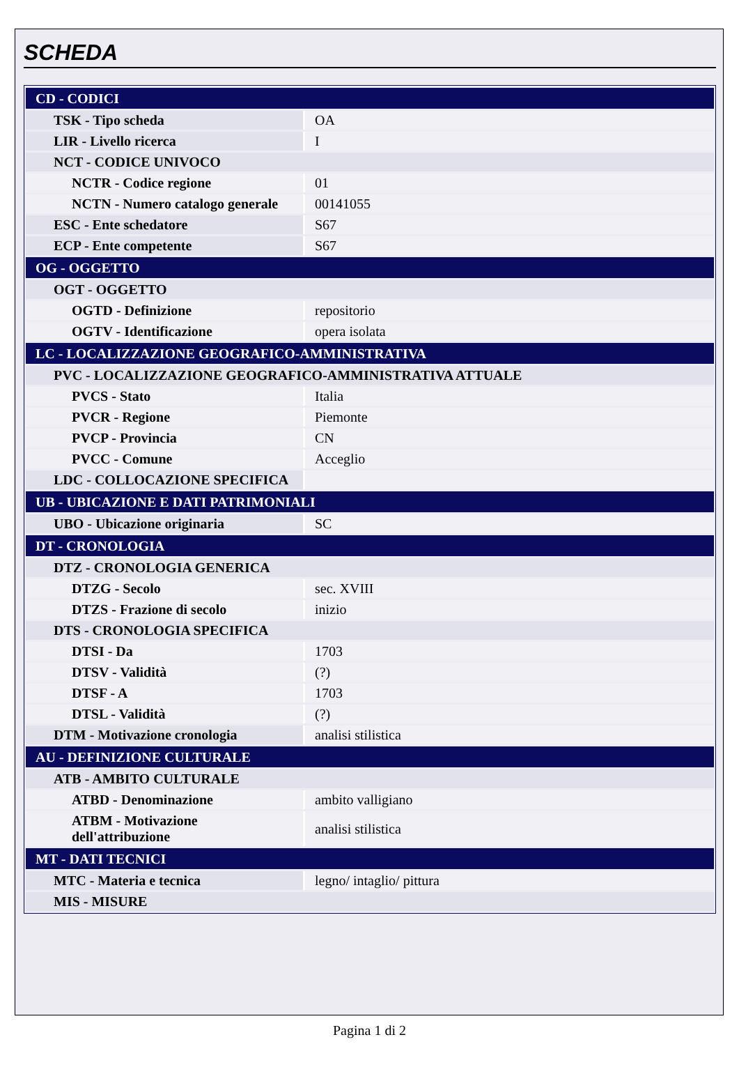SCHEDA
| CD - CODICI | |
| TSK - Tipo scheda | OA |
| LIR - Livello ricerca | I |
| NCT - CODICE UNIVOCO | |
| NCTR - Codice regione | 01 |
| NCTN - Numero catalogo generale | 00141055 |
| ESC - Ente schedatore | S67 |
| ECP - Ente competente | S67 |
| OG - OGGETTO | |
| OGT - OGGETTO | |
| OGTD - Definizione | repositorio |
| OGTV - Identificazione | opera isolata |
| LC - LOCALIZZAZIONE GEOGRAFICO-AMMINISTRATIVA | |
| PVC - LOCALIZZAZIONE GEOGRAFICO-AMMINISTRATIVA ATTUALE | |
| PVCS - Stato | Italia |
| PVCR - Regione | Piemonte |
| PVCP - Provincia | CN |
| PVCC - Comune | Acceglio |
| LDC - COLLOCAZIONE SPECIFICA | |
| UB - UBICAZIONE E DATI PATRIMONIALI | |
| UBO - Ubicazione originaria | SC |
| DT - CRONOLOGIA | |
| DTZ - CRONOLOGIA GENERICA | |
| DTZG - Secolo | sec. XVIII |
| DTZS - Frazione di secolo | inizio |
| DTS - CRONOLOGIA SPECIFICA | |
| DTSI - Da | 1703 |
| DTSV - Validità | (?) |
| DTSF - A | 1703 |
| DTSL - Validità | (?) |
| DTM - Motivazione cronologia | analisi stilistica |
| AU - DEFINIZIONE CULTURALE | |
| ATB - AMBITO CULTURALE | |
| ATBD - Denominazione | ambito valligiano |
| ATBM - Motivazione dell'attribuzione | analisi stilistica |
| MT - DATI TECNICI | |
| MTC - Materia e tecnica | legno/ intaglio/ pittura |
| MIS - MISURE | |
Pagina 1 di 2